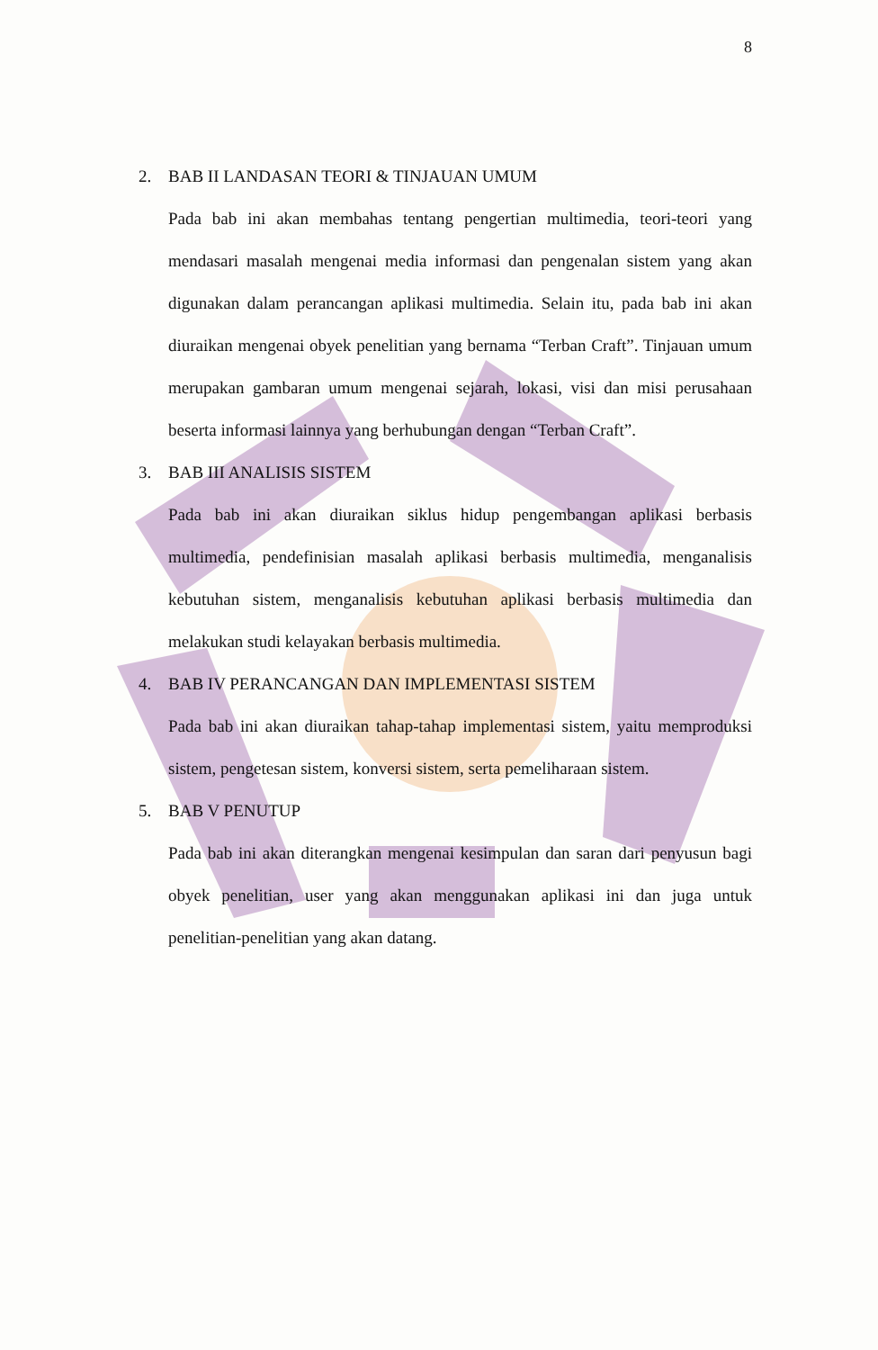8
2. BAB II LANDASAN TEORI & TINJAUAN UMUM
Pada bab ini akan membahas tentang pengertian multimedia, teori-teori yang mendasari masalah mengenai media informasi dan pengenalan sistem yang akan digunakan dalam perancangan aplikasi multimedia. Selain itu, pada bab ini akan diuraikan mengenai obyek penelitian yang bernama “Terban Craft”. Tinjauan umum merupakan gambaran umum mengenai sejarah, lokasi, visi dan misi perusahaan beserta informasi lainnya yang berhubungan dengan “Terban Craft”.
3. BAB III ANALISIS SISTEM
Pada bab ini akan diuraikan siklus hidup pengembangan aplikasi berbasis multimedia, pendefinisian masalah aplikasi berbasis multimedia, menganalisis kebutuhan sistem, menganalisis kebutuhan aplikasi berbasis multimedia dan melakukan studi kelayakan berbasis multimedia.
4. BAB IV PERANCANGAN DAN IMPLEMENTASI SISTEM
Pada bab ini akan diuraikan tahap-tahap implementasi sistem, yaitu memproduksi sistem, pengetesan sistem, konversi sistem, serta pemeliharaan sistem.
5. BAB V PENUTUP
Pada bab ini akan diterangkan mengenai kesimpulan dan saran dari penyusun bagi obyek penelitian, user yang akan menggunakan aplikasi ini dan juga untuk penelitian-penelitian yang akan datang.